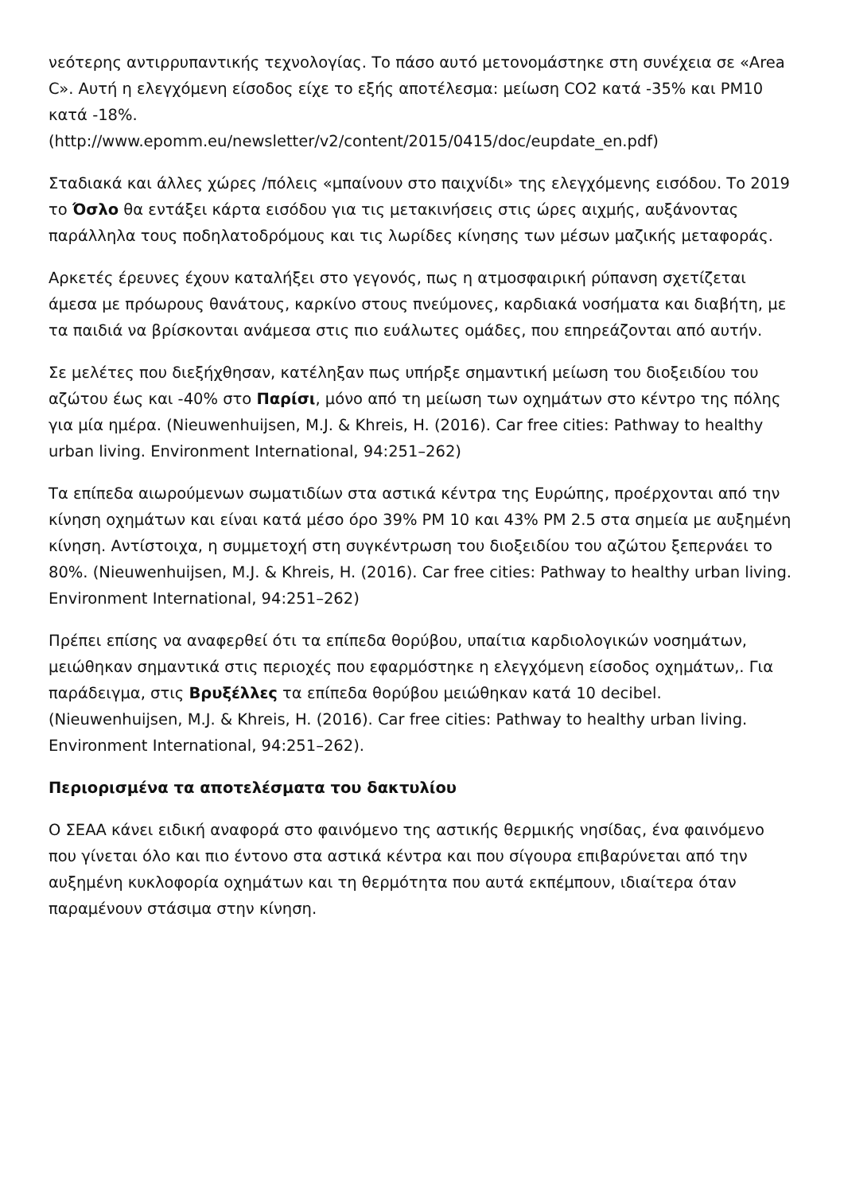νεότερης αντιρρυπαντικής τεχνολογίας. Το πάσο αυτό μετονομάστηκε στη συνέχεια σε «Area C». Αυτή η ελεγχόμενη είσοδος είχε το εξής αποτέλεσμα: μείωση CO2 κατά -35% και PM10 κατά -18%.
(http://www.epomm.eu/newsletter/v2/content/2015/0415/doc/eupdate_en.pdf)
Σταδιακά και άλλες χώρες /πόλεις «μπαίνουν στο παιχνίδι» της ελεγχόμενης εισόδου. Το 2019 το Όσλο θα εντάξει κάρτα εισόδου για τις μετακινήσεις στις ώρες αιχμής, αυξάνοντας παράλληλα τους ποδηλατοδρόμους και τις λωρίδες κίνησης των μέσων μαζικής μεταφοράς.
Αρκετές έρευνες έχουν καταλήξει στο γεγονός, πως η ατμοσφαιρική ρύπανση σχετίζεται άμεσα με πρόωρους θανάτους, καρκίνο στους πνεύμονες, καρδιακά νοσήματα και διαβήτη, με τα παιδιά να βρίσκονται ανάμεσα στις πιο ευάλωτες ομάδες, που επηρεάζονται από αυτήν.
Σε μελέτες που διεξήχθησαν, κατέληξαν πως υπήρξε σημαντική μείωση του διοξειδίου του αζώτου έως και -40% στο Παρίσι, μόνο από τη μείωση των οχημάτων στο κέντρο της πόλης για μία ημέρα. (Nieuwenhuijsen, M.J. & Khreis, H. (2016). Car free cities: Pathway to healthy urban living. Environment International, 94:251–262)
Τα επίπεδα αιωρούμενων σωματιδίων στα αστικά κέντρα της Ευρώπης, προέρχονται από την κίνηση οχημάτων και είναι κατά μέσο όρο 39% PM 10 και 43% PM 2.5 στα σημεία με αυξημένη κίνηση. Αντίστοιχα, η συμμετοχή στη συγκέντρωση του διοξειδίου του αζώτου ξεπερνάει το 80%. (Nieuwenhuijsen, M.J. & Khreis, H. (2016). Car free cities: Pathway to healthy urban living. Environment International, 94:251–262)
Πρέπει επίσης να αναφερθεί ότι τα επίπεδα θορύβου, υπαίτια καρδιολογικών νοσημάτων, μειώθηκαν σημαντικά στις περιοχές που εφαρμόστηκε η ελεγχόμενη είσοδος οχημάτων,. Για παράδειγμα, στις Βρυξέλλες τα επίπεδα θορύβου μειώθηκαν κατά 10 decibel. (Nieuwenhuijsen, M.J. & Khreis, H. (2016). Car free cities: Pathway to healthy urban living. Environment International, 94:251–262).
Περιορισμένα τα αποτελέσματα του δακτυλίου
Ο ΣΕΑΑ κάνει ειδική αναφορά στο φαινόμενο της αστικής θερμικής νησίδας, ένα φαινόμενο που γίνεται όλο και πιο έντονο στα αστικά κέντρα και που σίγουρα επιβαρύνεται από την αυξημένη κυκλοφορία οχημάτων και τη θερμότητα που αυτά εκπέμπουν, ιδιαίτερα όταν παραμένουν στάσιμα στην κίνηση.